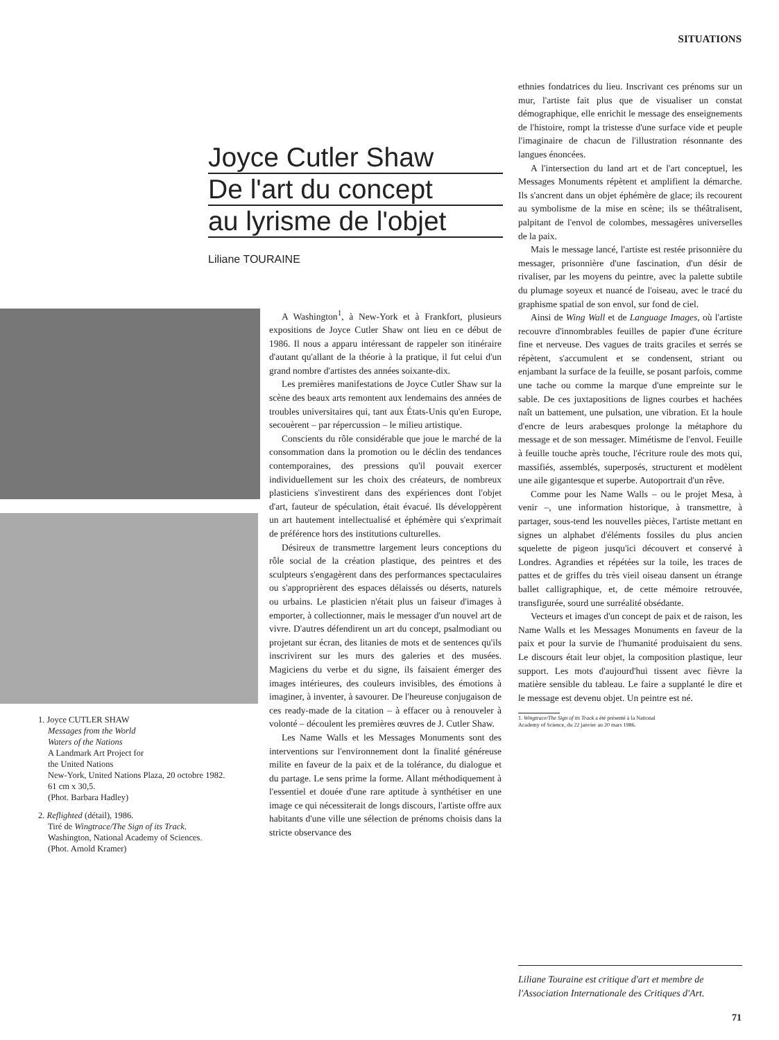SITUATIONS
Joyce Cutler Shaw
De l'art du concept
au lyrisme de l'objet
Liliane TOURAINE
1. Joyce CUTLER SHAW
Messages from the World
Waters of the Nations
A Landmark Art Project for
the United Nations
New-York, United Nations Plaza, 20 octobre 1982.
61 cm x 30,5.
(Phot. Barbara Hadley)
2. Reflighted (détail), 1986.
Tiré de Wingtrace/The Sign of its Track.
Washington, National Academy of Sciences.
(Phot. Arnold Kramer)
A Washington<sup>1</sup>, à New-York et à Frankfort, plusieurs expositions de Joyce Cutler Shaw ont lieu en ce début de 1986. Il nous a apparu intéressant de rappeler son itinéraire d'autant qu'allant de la théorie à la pratique, il fut celui d'un grand nombre d'artistes des années soixante-dix.
Les premières manifestations de Joyce Cutler Shaw sur la scène des beaux arts remontent aux lendemains des années de troubles universitaires qui, tant aux États-Unis qu'en Europe, secouèrent – par répercussion – le milieu artistique.
Conscients du rôle considérable que joue le marché de la consommation dans la promotion ou le déclin des tendances contemporaines, des pressions qu'il pouvait exercer individuellement sur les choix des créateurs, de nombreux plasticiens s'investirent dans des expériences dont l'objet d'art, fauteur de spéculation, était évacué. Ils développèrent un art hautement intellectualisé et éphémère qui s'exprimait de préférence hors des institutions culturelles.
Désireux de transmettre largement leurs conceptions du rôle social de la création plastique, des peintres et des sculpteurs s'engagèrent dans des performances spectaculaires ou s'approprièrent des espaces délaissés ou déserts, naturels ou urbains. Le plasticien n'était plus un faiseur d'images à emporter, à collectionner, mais le messager d'un nouvel art de vivre. D'autres défendirent un art du concept, psalmodiant ou projetant sur écran, des litanies de mots et de sentences qu'ils inscrivirent sur les murs des galeries et des musées. Magiciens du verbe et du signe, ils faisaient émerger des images intérieures, des couleurs invisibles, des émotions à imaginer, à inventer, à savourer. De l'heureuse conjugaison de ces ready-made de la citation – à effacer ou à renouveler à volonté – découlent les premières œuvres de J. Cutler Shaw.
Les Name Walls et les Messages Monuments sont des interventions sur l'environnement dont la finalité généreuse milite en faveur de la paix et de la tolérance, du dialogue et du partage. Le sens prime la forme. Allant méthodiquement à l'essentiel et douée d'une rare aptitude à synthétiser en une image ce qui nécessiterait de longs discours, l'artiste offre aux habitants d'une ville une sélection de prénoms choisis dans la stricte observance des
ethnies fondatrices du lieu. Inscrivant ces prénoms sur un mur, l'artiste fait plus que de visualiser un constat démographique, elle enrichit le message des enseignements de l'histoire, rompt la tristesse d'une surface vide et peuple l'imaginaire de chacun de l'illustration résonnante des langues énoncées.
A l'intersection du land art et de l'art conceptuel, les Messages Monuments répètent et amplifient la démarche. Ils s'ancrent dans un objet éphémère de glace; ils recourent au symbolisme de la mise en scène; ils se théâtralisent, palpitant de l'envol de colombes, messagères universelles de la paix.
Mais le message lancé, l'artiste est restée prisonnière du messager, prisonnière d'une fascination, d'un désir de rivaliser, par les moyens du peintre, avec la palette subtile du plumage soyeux et nuancé de l'oiseau, avec le tracé du graphisme spatial de son envol, sur fond de ciel.
Ainsi de Wing Wall et de Language Images, où l'artiste recouvre d'innombrables feuilles de papier d'une écriture fine et nerveuse. Des vagues de traits graciles et serrés se répètent, s'accumulent et se condensent, striant ou enjambant la surface de la feuille, se posant parfois, comme une tache ou comme la marque d'une empreinte sur le sable. De ces juxtapositions de lignes courbes et hachées naît un battement, une pulsation, une vibration. Et la houle d'encre de leurs arabesques prolonge la métaphore du message et de son messager. Mimétisme de l'envol. Feuille à feuille touche après touche, l'écriture roule des mots qui, massifiés, assemblés, superposés, structurent et modèlent une aile gigantesque et superbe. Autoportrait d'un rêve.
Comme pour les Name Walls – ou le projet Mesa, à venir –, une information historique, à transmettre, à partager, sous-tend les nouvelles pièces, l'artiste mettant en signes un alphabet d'éléments fossiles du plus ancien squelette de pigeon jusqu'ici découvert et conservé à Londres. Agrandies et répétées sur la toile, les traces de pattes et de griffes du très vieil oiseau dansent un étrange ballet calligraphique, et, de cette mémoire retrouvée, transfigurée, sourd une surréalité obsédante.
Vecteurs et images d'un concept de paix et de raison, les Name Walls et les Messages Monuments en faveur de la paix et pour la survie de l'humanité produisaient du sens. Le discours était leur objet, la composition plastique, leur support. Les mots d'aujourd'hui tissent avec fièvre la matière sensible du tableau. Le faire a supplanté le dire et le message est devenu objet. Un peintre est né.
1. Wingtrace/The Sign of its Track a été présenté à la National
Academy of Science, du 22 janvier au 20 mars 1986.
Liliane Touraine est critique d'art et membre de l'Association Internationale des Critiques d'Art.
71